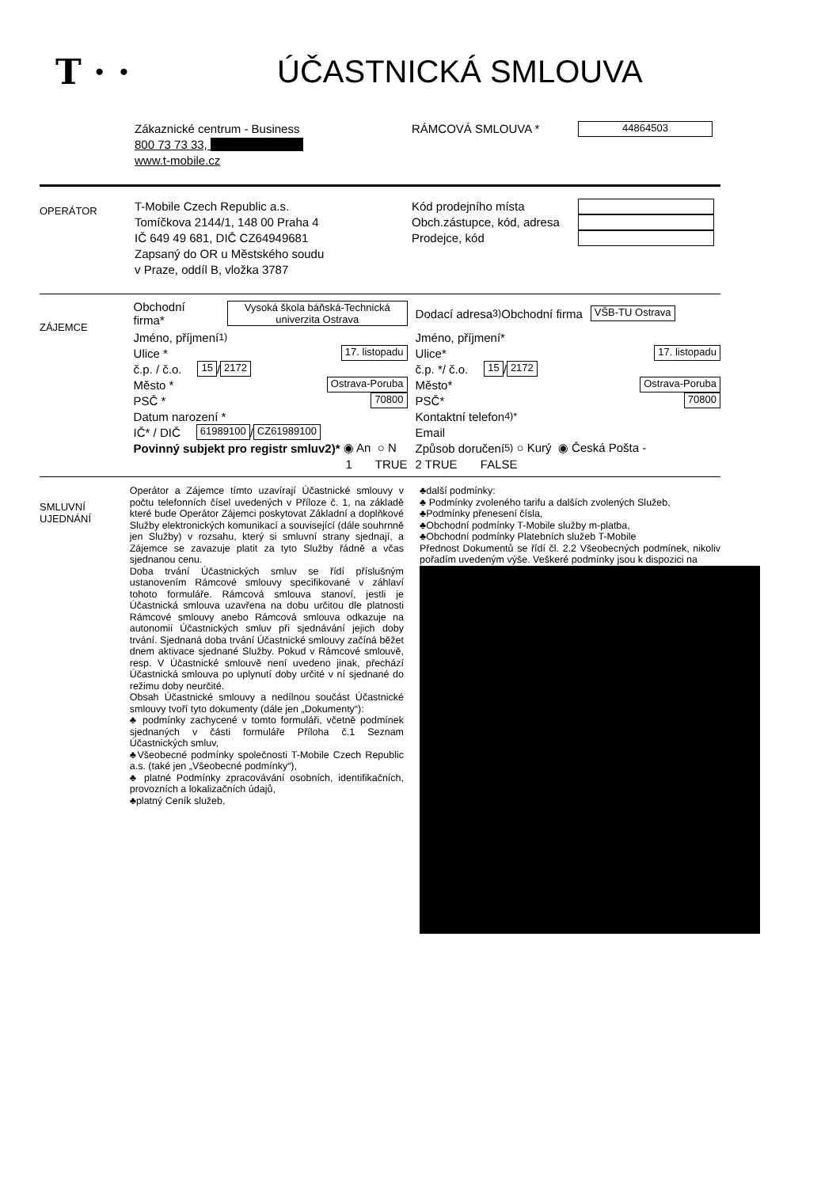T · · ÚČASTNICKÁ SMLOUVA
Zákaznické centrum - Business
800 73 73 33,
www.t-mobile.cz
RÁMCOVÁ SMLOUVA *
44864503
OPERÁTOR
T-Mobile Czech Republic a.s.
Tomíčkova 2144/1, 148 00 Praha 4
IČ 649 49 681, DIČ CZ64949681
Zapsaný do OR u Městského soudu
v Praze, oddíl B, vložka 3787
Kód prodejního místa
Obch.zástupce, kód, adresa
Prodejce, kód
ZÁJEMCE
Obchodní firma*
Vysoká škola báňská-Technická univerzita Ostrava
Jméno, příjmení <sup>1)</sup>
Ulice * 17. listopadu
č.p. / č.o. 15 / 2172
Město * Ostrava-Poruba
PSČ * 70800
Datum narození *
IČ* / DIČ 61989100 / CZ61989100
Povinný subjekt pro registr smluv2)* ◉ An ○ N
1 TRUE
Dodací adresa <sup>3)</sup> Obchodní firma VŠB-TU Ostrava
Jméno, příjmení*
Ulice* 17. listopadu
č.p. */ č.o. 15 / 2172
Město* Ostrava-Poruba
PSČ* 70800
Kontaktní telefon <sup>4)*</sup>
Email
Způsob doručení <sup>5)</sup> ○ Kurý ◉ Česká Pošta -
2 TRUE FALSE
SMLUVNÍ UJEDNÁNÍ
Operátor a Zájemce tímto uzavírají Účastnické smlouvy v počtu telefonních čísel uvedených v Příloze č. 1, na základě které bude Operátor Zájemci poskytovat Základní a doplňkové Služby elektronických komunikací a související (dále souhrnně jen Služby) v rozsahu, který si smluvní strany sjednají, a Zájemce se zavazuje platit za tyto Služby řádně a včas sjednanou cenu.
Doba trvání Účastnických smluv se řídí příslušným ustanovením Rámcové smlouvy specifikované v záhlaví tohoto formuláře. Rámcová smlouva stanoví, jestli je Účastnická smlouva uzavřena na dobu určitou dle platnosti Rámcové smlouvy anebo Rámcová smlouva odkazuje na autonomii Účastnických smluv při sjednávání jejich doby trvání. Sjednaná doba trvání Účastnické smlouvy začíná běžet dnem aktivace sjednané Služby. Pokud v Rámcové smlouvě, resp. V Účastnické smlouvě není uvedeno jinak, přechází Účastnická smlouva po uplynutí doby určité v ní sjednané do režimu doby neurčité.
Obsah Účastnické smlouvy a nedílnou součást Účastnické smlouvy tvoří tyto dokumenty (dále jen „Dokumenty“):
♣ podmínky zachycené v tomto formuláři, včetně podmínek sjednaných v části formuláře Příloha č.1 Seznam Účastnických smluv,
♣Všeobecné podmínky společnosti T-Mobile Czech Republic a.s. (také jen „Všeobecné podmínky“),
♣ platné Podmínky zpracovávání osobních, identifikačních, provozních a lokalizačních údajů,
♣platný Ceník služeb,
♣další podmínky:
♣ Podmínky zvoleného tarifu a dalších zvolených Služeb,
♣Podmínky přenesení čísla,
♣Obchodní podmínky T-Mobile služby m-platba,
♣Obchodní podmínky Platebních služeb T-Mobile
Přednost Dokumentů se řídí čl. 2.2 Všeobecných podmínek, nikoliv pořadím uvedeným výše. Veškeré podmínky jsou k dispozici na